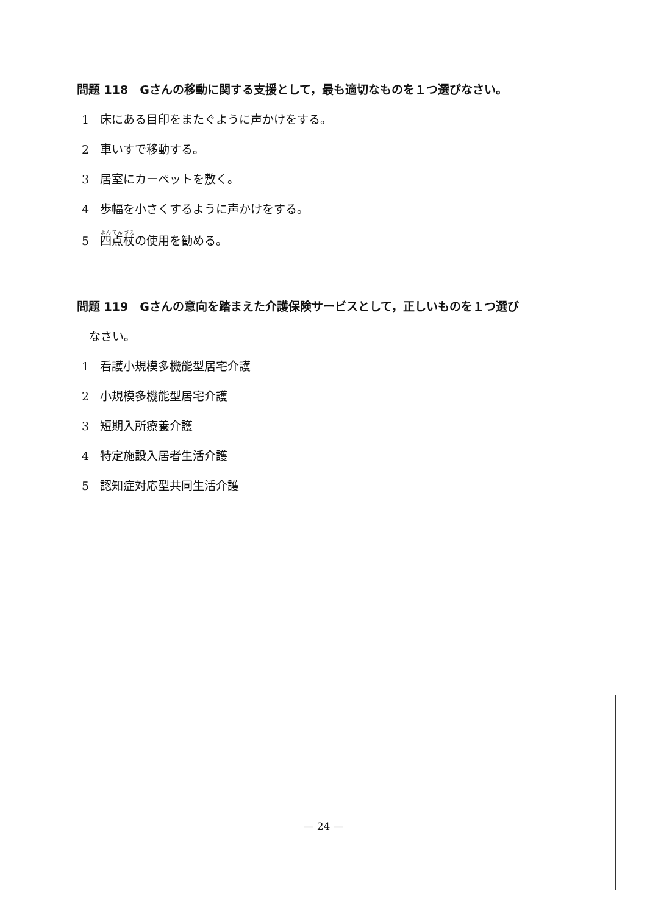問題 118　Gさんの移動に関する支援として，最も適切なものを１つ選びなさい。
1 床にある目印をまたぐように声かけをする。
2 車いすで移動する。
3 居室にカーペットを敷く。
4 歩幅を小さくするように声かけをする。
5 四点杖の使用を勧める。
問題 119　Gさんの意向を踏まえた介護保険サービスとして，正しいものを１つ選び
なさい。
1 看護小規模多機能型居宅介護
2 小規模多機能型居宅介護
3 短期入所療養介護
4 特定施設入居者生活介護
5 認知症対応型共同生活介護
— 24 —